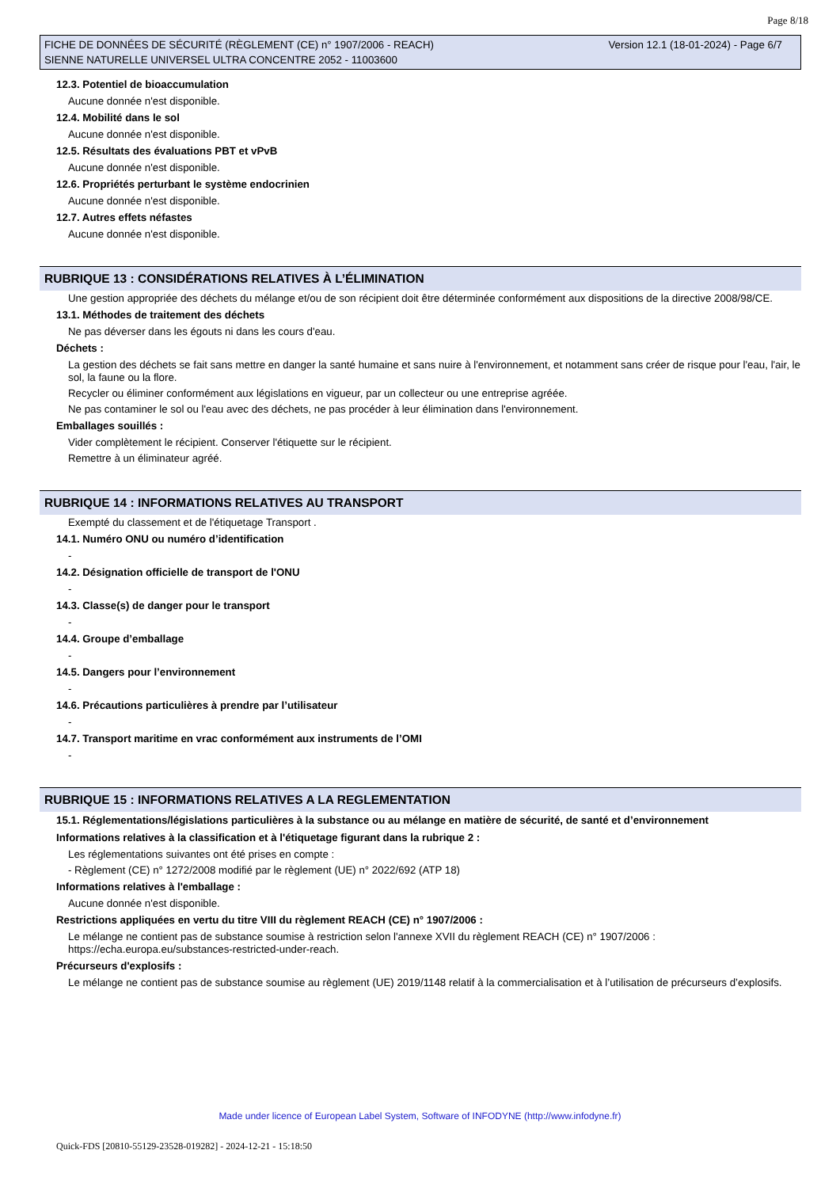Page 8/18
Version 12.1 (18-01-2024) - Page 6/7 FICHE DE DONNÉES DE SÉCURITÉ (RÈGLEMENT (CE) n° 1907/2006 - REACH)
SIENNE NATURELLE UNIVERSEL ULTRA CONCENTRE 2052 - 11003600
12.3. Potentiel de bioaccumulation
Aucune donnée n'est disponible.
12.4. Mobilité dans le sol
Aucune donnée n'est disponible.
12.5. Résultats des évaluations PBT et vPvB
Aucune donnée n'est disponible.
12.6. Propriétés perturbant le système endocrinien
Aucune donnée n'est disponible.
12.7. Autres effets néfastes
Aucune donnée n'est disponible.
RUBRIQUE 13 : CONSIDÉRATIONS RELATIVES À L’ÉLIMINATION
Une gestion appropriée des déchets du mélange et/ou de son récipient doit être déterminée conformément aux dispositions de la directive 2008/98/CE.
13.1. Méthodes de traitement des déchets
Ne pas déverser dans les égouts ni dans les cours d'eau.
Déchets :
La gestion des déchets se fait sans mettre en danger la santé humaine et sans nuire à l'environnement, et notamment sans créer de risque pour l'eau, l'air, le sol, la faune ou la flore.
Recycler ou éliminer conformément aux législations en vigueur, par un collecteur ou une entreprise agréée.
Ne pas contaminer le sol ou l'eau avec des déchets, ne pas procéder à leur élimination dans l'environnement.
Emballages souillés :
Vider complètement le récipient. Conserver l'étiquette sur le récipient.
Remettre à un éliminateur agréé.
RUBRIQUE 14 : INFORMATIONS RELATIVES AU TRANSPORT
Exempté du classement et de l'étiquetage Transport .
14.1. Numéro ONU ou numéro d’identification
-
14.2. Désignation officielle de transport de l'ONU
-
14.3. Classe(s) de danger pour le transport
-
14.4. Groupe d’emballage
-
14.5. Dangers pour l’environnement
-
14.6. Précautions particulières à prendre par l’utilisateur
-
14.7. Transport maritime en vrac conformément aux instruments de l’OMI
-
RUBRIQUE 15 : INFORMATIONS RELATIVES A LA REGLEMENTATION
15.1. Réglementations/législations particulières à la substance ou au mélange en matière de sécurité, de santé et d’environnement
Informations relatives à la classification et à l'étiquetage figurant dans la rubrique 2 :
Les réglementations suivantes ont été prises en compte :
- Règlement (CE) n° 1272/2008 modifié par le règlement (UE) n° 2022/692 (ATP 18)
Informations relatives à l'emballage :
Aucune donnée n'est disponible.
Restrictions appliquées en vertu du titre VIII du règlement REACH (CE) n° 1907/2006 :
Le mélange ne contient pas de substance soumise à restriction selon l'annexe XVII du règlement REACH (CE) n° 1907/2006 : https://echa.europa.eu/substances-restricted-under-reach.
Précurseurs d'explosifs :
Le mélange ne contient pas de substance soumise au règlement (UE) 2019/1148 relatif à la commercialisation et à l’utilisation de précurseurs d’explosifs.
Made under licence of European Label System, Software of INFODYNE (http://www.infodyne.fr)
Quick-FDS [20810-55129-23528-019282] - 2024-12-21 - 15:18:50